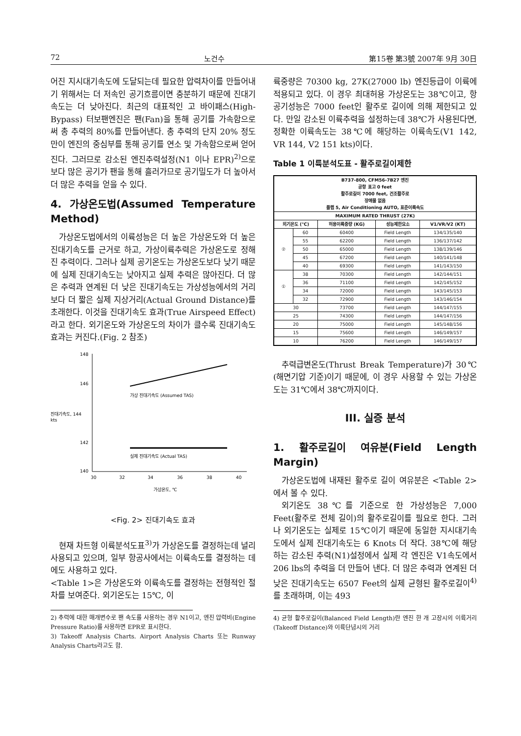72 노건수 第15卷 第3號 2007年 9月 30日
어진 지시대기속도에 도달되는데 필요한 압력차이를 만들어내기 위해서는 더 저속인 공기흐름이면 충분하기 때문에 진대기속도는 더 낮아진다. 최근의 대표적인 고 바이패스(High-Bypass) 터보팬엔진은 팬(Fan)을 통해 공기를 가속함으로써 총 추력의 80%를 만들어낸다. 총 추력의 단지 20% 정도만이 엔진의 중심부를 통해 공기를 연소 및 가속함으로써 얻어진다. 그러므로 감소된 엔진추력설정(N1 이나 EPR)<sup>2)</sup>으로 보다 많은 공기가 팬을 통해 흘러가므로 공기밀도가 더 높아서 더 많은 추력을 얻을 수 있다.
4. 가상온도법(Assumed Temperature Method)
가상온도법에서의 이륙성능은 더 높은 가상온도와 더 높은 진대기속도를 근거로 하고, 가상이륙추력은 가상온도로 정해진 추력이다. 그러나 실제 공기온도는 가상온도보다 낮기 때문에 실제 진대기속도는 낮아지고 실제 추력은 많아진다. 더 많은 추력과 연계된 더 낮은 진대기속도는 가상성능에서의 거리보다 더 짧은 실제 지상거리(Actual Ground Distance)를 초래한다. 이것을 진대기속도 효과(True Airspeed Effect)라고 한다. 외기온도와 가상온도의 차이가 클수록 진대기속도 효과는 커진다.(Fig. 2 참조)
148
146
진대기속도, 144
kts
142
140
30
32
34
36
38
40
가상 진대기속도 (Assumed TAS)
실제 진대기속도 (Actual TAS)
가상온도, ℃
<Fig. 2> 진대기속도 효과
현재 차트형 이륙분석도표<sup>3)</sup>가 가상온도를 결정하는데 널리 사용되고 있으며, 일부 항공사에서는 이륙속도를 결정하는 데에도 사용하고 있다.
<Table 1>은 가상온도와 이륙속도를 결정하는 전형적인 절차를 보여준다. 외기온도는 15℃, 이
2) 추력에 대한 매개변수로 팬 속도를 사용하는 경우 N1이고, 엔진 압력비(Engine Pressure Ratio)를 사용하면 EPR로 표시한다.
3) Takeoff Analysis Charts. Airport Analysis Charts 또는 Runway Analysis Charts라고도 함.
륙중량은 70300 kg, 27K(27000 lb) 엔진등급이 이륙에 적용되고 있다. 이 경우 최대허용 가상온도는 38℃이고, 항공기성능은 7000 feet인 활주로 길이에 의해 제한되고 있다. 만일 감소된 이륙추력을 설정하는데 38℃가 사용된다면, 정확한 이륙속도는 38℃에 해당하는 이륙속도(V1 142, VR 144, V2 151 kts)이다.
Table 1 이륙분석도표 - 활주로길이제한
| B737-800, CFM56-7B27 엔진 공항 표고 0 feet 활주로길이 7000 feet, 건조활주로 장애물 없음 플랩 5, Air Conditioning AUTO, 표준이륙속도 | | | | |
| --- | --- | --- | --- | --- |
| MAXIMUM RATED THRUST (27K) | | | | |
| 외기온도 (℃) | | 허용이륙중량 (KG) | 성능제한요소 | V1/VR/V2 (KT) |
| ② | 60 | 60400 | Field Length | 134/135/140 |
| | 55 | 62200 | Field Length | 136/137/142 |
| | 50 | 65000 | Field Length | 138/139/146 |
| | 45 | 67200 | Field Length | 140/141/148 |
| | 40 | 69300 | Field Length | 141/143/150 |
| ① | 38 | 70300 | Field Length | 142/144/151 |
| | 36 | 71100 | Field Length | 142/145/152 |
| | 34 | 72000 | Field Length | 143/145/153 |
| | 32 | 72900 | Field Length | 143/146/154 |
| 30 | | 73700 | Field Length | 144/147/155 |
| 25 | | 74300 | Field Length | 144/147/156 |
| 20 | | 75000 | Field Length | 145/148/156 |
| 15 | | 75600 | Field Length | 146/149/157 |
| 10 | | 76200 | Field Length | 146/149/157 |
추력급변온도(Thrust Break Temperature)가 30℃(해면기압 기준)이기 때문에, 이 경우 사용할 수 있는 가상온도는 31℃에서 38℃까지이다.
III. 실증 분석
1. 활주로길이 여유분(Field Length Margin)
가상온도법에 내재된 활주로 길이 여유분은 <Table 2>에서 볼 수 있다.
외기온도 38℃를 기준으로 한 가상성능은 7,000 Feet(활주로 전체 길이)의 활주로길이를 필요로 한다. 그러나 외기온도는 실제로 15℃이기 때문에 동일한 지시대기속도에서 실제 진대기속도는 6 Knots 더 작다. 38℃에 해당하는 감소된 추력(N1)설정에서 실제 각 엔진은 V1속도에서 206 lbs의 추력을 더 만들어 낸다. 더 많은 추력과 연계된 더 낮은 진대기속도는 6507 Feet의 실제 균형된 활주로길이<sup>4)</sup>를 초래하며, 이는 493
4) 균형 활주로길이(Balanced Field Length)란 엔진 한 개 고장시의 이륙거리(Takeoff Distance)와 이륙단념시의 거리